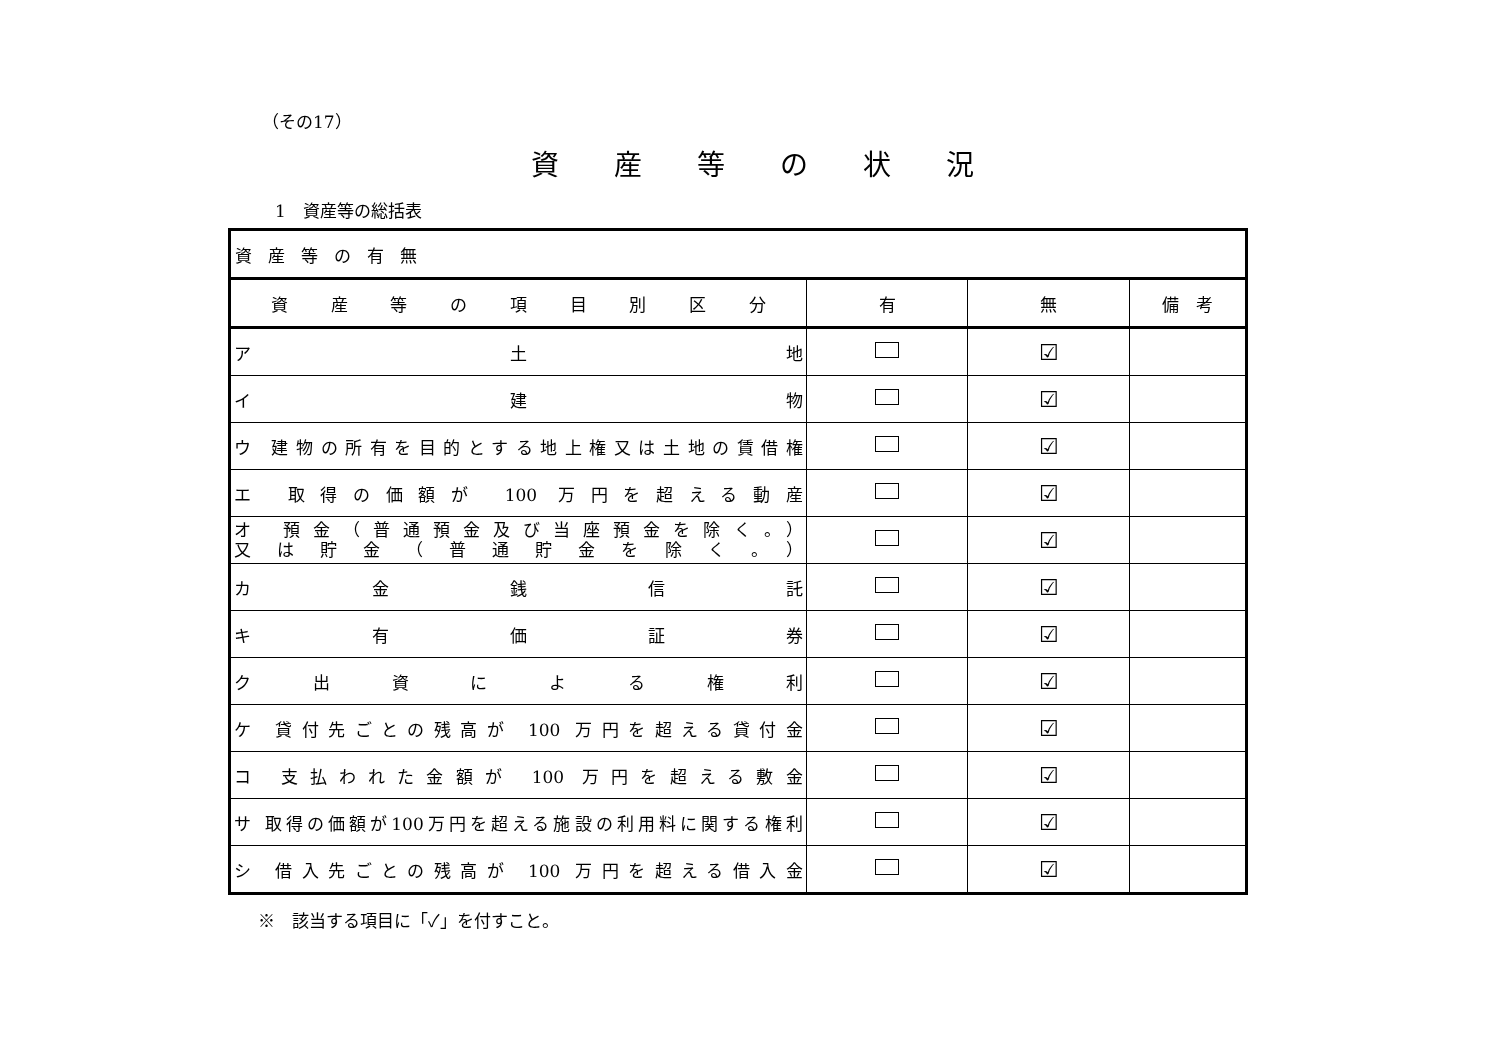（その17）
資産等の状況
1　資産等の総括表
| 資産等の有無 | | | |
| 資 産 等 の 項 目 別 区 分 | 有 | 無 | 備 考 |
| ア 土 地 | | ☑ | |
| イ 建 物 | | ☑ | |
| ウ 建物の所有を目的とする地上権又は土地の賃借権 | | ☑ | |
| エ 取得の価額が 100 万円を超える動産 | | ☑ | |
| オ 預金（普通預金及び当座預金を除く。） 又は貯金（普通貯金を除く。） | | ☑ | |
| カ 金 銭 信 託 | | ☑ | |
| キ 有 価 証 券 | | ☑ | |
| ク 出 資 に よ る 権 利 | | ☑ | |
| ケ 貸付先ごとの残高が 100 万円を超える貸付金 | | ☑ | |
| コ 支払われた金額が 100 万円を超える敷金 | | ☑ | |
| サ 取得の価額が100万円を超える施設の利用料に関する権利 | | ☑ | |
| シ 借入先ごとの残高が 100 万円を超える借入金 | | ☑ | |
※　該当する項目に「✓」を付すこと。